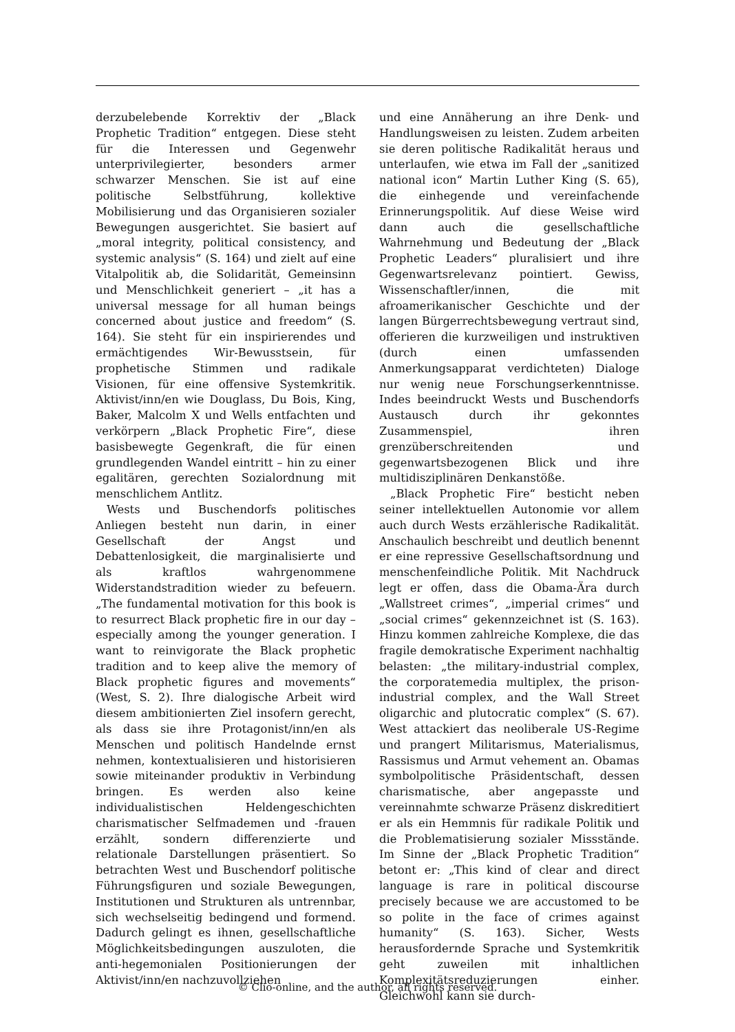derzubelebende Korrektiv der „Black Prophetic Tradition“ entgegen. Diese steht für die Interessen und Gegenwehr unterprivilegierter, besonders armer schwarzer Menschen. Sie ist auf eine politische Selbstführung, kollektive Mobilisierung und das Organisieren sozialer Bewegungen ausgerichtet. Sie basiert auf „moral integrity, political consistency, and systemic analysis“ (S. 164) und zielt auf eine Vitalpolitik ab, die Solidarität, Gemeinsinn und Menschlichkeit generiert – „it has a universal message for all human beings concerned about justice and freedom“ (S. 164). Sie steht für ein inspirierendes und ermächtigendes Wir-Bewusstsein, für prophetische Stimmen und radikale Visionen, für eine offensive Systemkritik. Aktivist/inn/en wie Douglass, Du Bois, King, Baker, Malcolm X und Wells entfachten und verkörpern „Black Prophetic Fire“, diese basisbewegte Gegenkraft, die für einen grundlegenden Wandel eintritt – hin zu einer egalitären, gerechten Sozialordnung mit menschlichem Antlitz.
Wests und Buschendorfs politisches Anliegen besteht nun darin, in einer Gesellschaft der Angst und Debattenlosigkeit, die marginalisierte und als kraftlos wahrgenommene Widerstandstradition wieder zu befeuern. „The fundamental motivation for this book is to resurrect Black prophetic fire in our day – especially among the younger generation. I want to reinvigorate the Black prophetic tradition and to keep alive the memory of Black prophetic figures and movements“ (West, S. 2). Ihre dialogische Arbeit wird diesem ambitionierten Ziel insofern gerecht, als dass sie ihre Protagonist/inn/en als Menschen und politisch Handelnde ernst nehmen, kontextualisieren und historisieren sowie miteinander produktiv in Verbindung bringen. Es werden also keine individualistischen Heldengeschichten charismatischer Selfmademen und -frauen erzählt, sondern differenzierte und relationale Darstellungen präsentiert. So betrachten West und Buschendorf politische Führungsfiguren und soziale Bewegungen, Institutionen und Strukturen als untrennbar, sich wechselseitig bedingend und formend. Dadurch gelingt es ihnen, gesellschaftliche Möglichkeitsbedingungen auszuloten, die anti-hegemonialen Positionierungen der Aktivist/inn/en nachzuvollziehen
und eine Annäherung an ihre Denk- und Handlungsweisen zu leisten. Zudem arbeiten sie deren politische Radikalität heraus und unterlaufen, wie etwa im Fall der „sanitized national icon“ Martin Luther King (S. 65), die einhegende und vereinfachende Erinnerungspolitik. Auf diese Weise wird dann auch die gesellschaftliche Wahrnehmung und Bedeutung der „Black Prophetic Leaders“ pluralisiert und ihre Gegenwartsrelevanz pointiert. Gewiss, Wissenschaftler/innen, die mit afroamerikanischer Geschichte und der langen Bürgerrechtsbewegung vertraut sind, offerieren die kurzweiligen und instruktiven (durch einen umfassenden Anmerkungsapparat verdichteten) Dialoge nur wenig neue Forschungserkenntnisse. Indes beeindruckt Wests und Buschendorfs Austausch durch ihr gekonntes Zusammenspiel, ihren grenzüberschreitenden und gegenwartsbezogenen Blick und ihre multidisziplinären Denkanstöße.
„Black Prophetic Fire“ besticht neben seiner intellektuellen Autonomie vor allem auch durch Wests erzählerische Radikalität. Anschaulich beschreibt und deutlich benennt er eine repressive Gesellschaftsordnung und menschenfeindliche Politik. Mit Nachdruck legt er offen, dass die Obama-Ära durch „Wallstreet crimes“, „imperial crimes“ und „social crimes“ gekennzeichnet ist (S. 163). Hinzu kommen zahlreiche Komplexe, die das fragile demokratische Experiment nachhaltig belasten: „the military-industrial complex, the corporatemedia multiplex, the prison-industrial complex, and the Wall Street oligarchic and plutocratic complex“ (S. 67). West attackiert das neoliberale US-Regime und prangert Militarismus, Materialismus, Rassismus und Armut vehement an. Obamas symbolpolitische Präsidentschaft, dessen charismatische, aber angepasste und vereinnahmte schwarze Präsenz diskreditiert er als ein Hemmnis für radikale Politik und die Problematisierung sozialer Missstände. Im Sinne der „Black Prophetic Tradition“ betont er: „This kind of clear and direct language is rare in political discourse precisely because we are accustomed to be so polite in the face of crimes against humanity“ (S. 163). Sicher, Wests herausfordernde Sprache und Systemkritik geht zuweilen mit inhaltlichen Komplexitätsreduzierungen einher. Gleichwohl kann sie durch-
© Clio-online, and the author, all rights reserved.